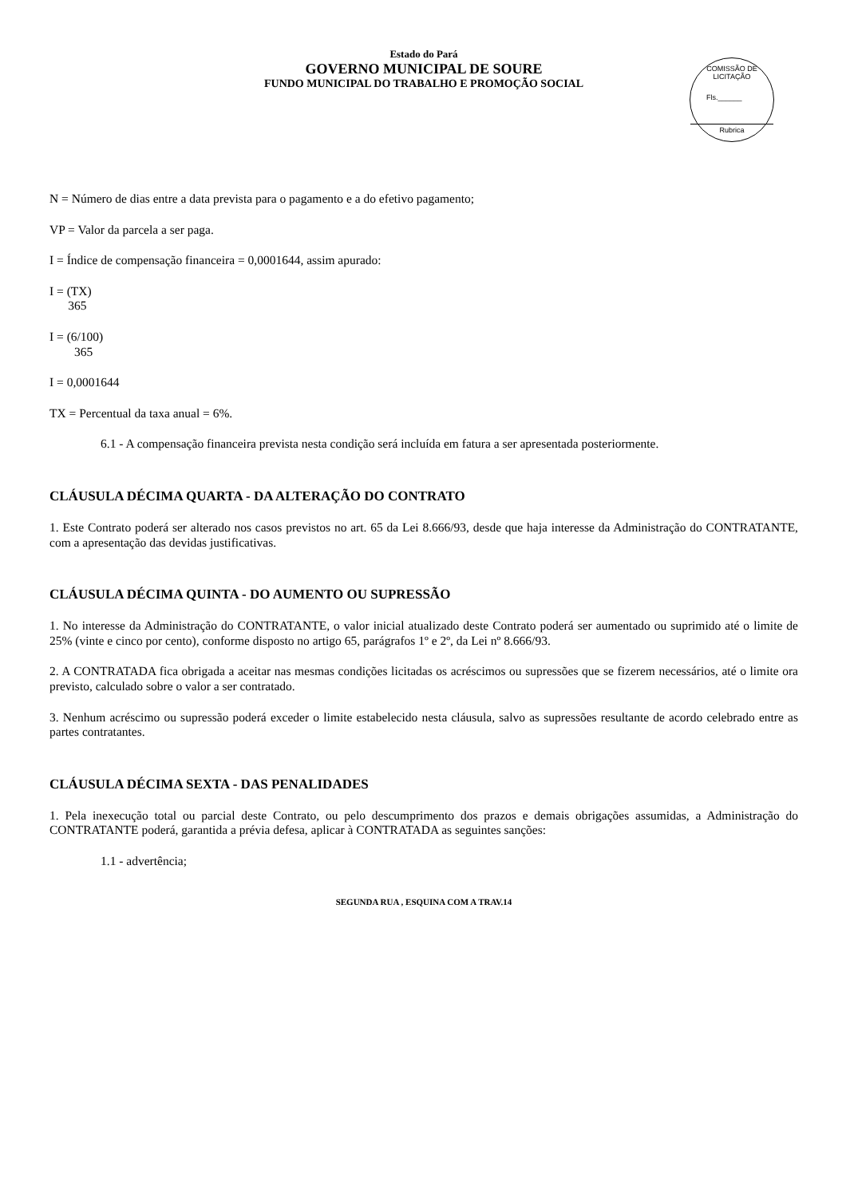Estado do Pará
GOVERNO MUNICIPAL DE SOURE
FUNDO MUNICIPAL DO TRABALHO E PROMOÇÃO SOCIAL
COMISSÃO DE LICITAÇÃO
Fls.______
Rubrica
N = Número de dias entre a data prevista para o pagamento e a do efetivo pagamento;
VP = Valor da parcela a ser paga.
I = Índice de compensação financeira = 0,0001644, assim apurado:
I = (TX)
365
I = (6/100)
365
I = 0,0001644
TX = Percentual da taxa anual = 6%.
6.1 - A compensação financeira prevista nesta condição será incluída em fatura a ser apresentada posteriormente.
CLÁUSULA DÉCIMA QUARTA - DA ALTERAÇÃO DO CONTRATO
1. Este Contrato poderá ser alterado nos casos previstos no art. 65 da Lei 8.666/93, desde que haja interesse da Administração do CONTRATANTE, com a apresentação das devidas justificativas.
CLÁUSULA DÉCIMA QUINTA - DO AUMENTO OU SUPRESSÃO
1. No interesse da Administração do CONTRATANTE, o valor inicial atualizado deste Contrato poderá ser aumentado ou suprimido até o limite de 25% (vinte e cinco por cento), conforme disposto no artigo 65, parágrafos 1º e 2º, da Lei nº 8.666/93.
2. A CONTRATADA fica obrigada a aceitar nas mesmas condições licitadas os acréscimos ou supressões que se fizerem necessários, até o limite ora previsto, calculado sobre o valor a ser contratado.
3. Nenhum acréscimo ou supressão poderá exceder o limite estabelecido nesta cláusula, salvo as supressões resultante de acordo celebrado entre as partes contratantes.
CLÁUSULA DÉCIMA SEXTA - DAS PENALIDADES
1. Pela inexecução total ou parcial deste Contrato, ou pelo descumprimento dos prazos e demais obrigações assumidas, a Administração do CONTRATANTE poderá, garantida a prévia defesa, aplicar à CONTRATADA as seguintes sanções:
1.1 - advertência;
SEGUNDA RUA , ESQUINA COM A TRAV.14